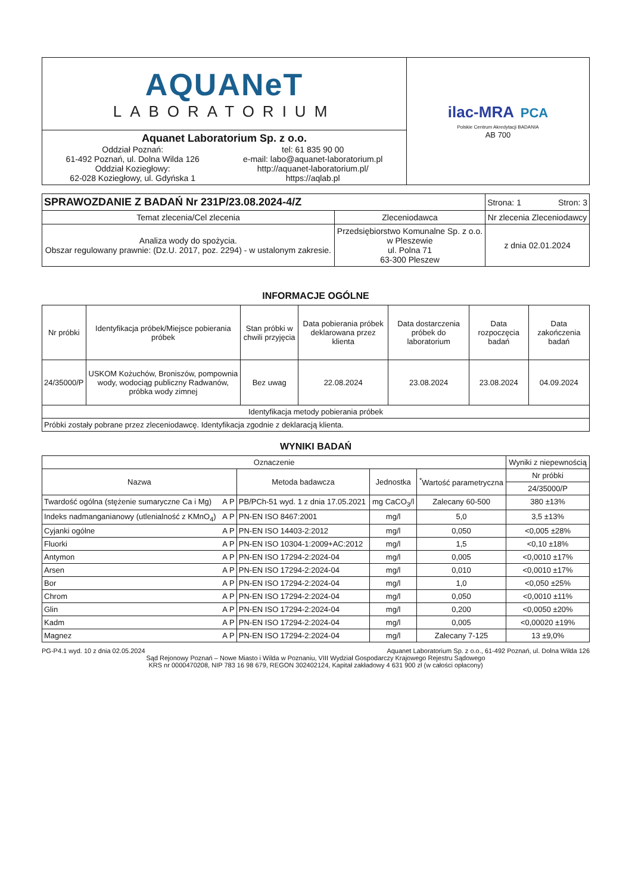| AQUANeT LABORATORIUM | ilac-MRA PCA Polskie Centrum Akredytacji BADANIA AB 700 |
| Aquanet Laboratorium Sp. z o.o. Oddział Poznań: 61-492 Poznań, ul. Dolna Wilda 126 Oddział Koziegłowy: 62-028 Koziegłowy, ul. Gdyńska 1 tel: 61 835 90 00 e-mail: labo@aquanet-laboratorium.pl http://aquanet-laboratorium.pl/ https://aqlab.pl | |
| SPRAWOZDANIE Z BADAŃ Nr 231P/23.08.2024-4/Z | | Strona: 1 Stron: 3 |
| Temat zlecenia/Cel zlecenia | Zleceniodawca | Nr zlecenia Zleceniodawcy |
| Analiza wody do spożycia. Obszar regulowany prawnie: (Dz.U. 2017, poz. 2294) - w ustalonym zakresie. | Przedsiębiorstwo Komunalne Sp. z o.o. w Pleszewie ul. Polna 71 63-300 Pleszew | z dnia 02.01.2024 |
INFORMACJE OGÓLNE
| Nr próbki | Identyfikacja próbek/Miejsce pobierania próbek | Stan próbki w chwili przyjęcia | Data pobierania próbek deklarowana przez klienta | Data dostarczenia próbek do laboratorium | Data rozpoczęcia badań | Data zakończenia badań |
| 24/35000/P | USKOM Kożuchów, Broniszów, pompownia wody, wodociąg publiczny Radwanów, próbka wody zimnej | Bez uwag | 22.08.2024 | 23.08.2024 | 23.08.2024 | 04.09.2024 |
| Identyfikacja metody pobierania próbek | | | | | | |
| Próbki zostały pobrane przez zleceniodawcę. Identyfikacja zgodnie z deklaracją klienta. | | | | | | |
WYNIKI BADAŃ
| Oznaczenie | | | | | Wyniki z niepewnością |
| Nazwa | | Metoda badawcza | Jednostka | <sup>*</sup> Wartość parametryczna | Nr próbki |
| | | | | | 24/35000/P |
| Twardość ogólna (stężenie sumaryczne Ca i Mg) | A P | PB/PCh-51 wyd. 1 z dnia 17.05.2021 | mg CaCO<sub>3</sub>/l | Zalecany 60-500 | 380 ±13% |
| Indeks nadmanganianowy (utlenialność z KMnO<sub>4</sub>) | A P | PN-EN ISO 8467:2001 | mg/l | 5,0 | 3,5 ±13% |
| Cyjanki ogólne | A P | PN-EN ISO 14403-2:2012 | mg/l | 0,050 | <0,005 ±28% |
| Fluorki | A P | PN-EN ISO 10304-1:2009+AC:2012 | mg/l | 1,5 | <0,10 ±18% |
| Antymon | A P | PN-EN ISO 17294-2:2024-04 | mg/l | 0,005 | <0,0010 ±17% |
| Arsen | A P | PN-EN ISO 17294-2:2024-04 | mg/l | 0,010 | <0,0010 ±17% |
| Bor | A P | PN-EN ISO 17294-2:2024-04 | mg/l | 1,0 | <0,050 ±25% |
| Chrom | A P | PN-EN ISO 17294-2:2024-04 | mg/l | 0,050 | <0,0010 ±11% |
| Glin | A P | PN-EN ISO 17294-2:2024-04 | mg/l | 0,200 | <0,0050 ±20% |
| Kadm | A P | PN-EN ISO 17294-2:2024-04 | mg/l | 0,005 | <0,00020 ±19% |
| Magnez | A P | PN-EN ISO 17294-2:2024-04 | mg/l | Zalecany 7-125 | 13 ±9,0% |
PG-P4.1 wyd. 10 z dnia 02.05.2024 Aquanet Laboratorium Sp. z o.o., 61-492 Poznań, ul. Dolna Wilda 126
Sąd Rejonowy Poznań – Nowe Miasto i Wilda w Poznaniu, VIII Wydział Gospodarczy Krajowego Rejestru Sądowego
KRS nr 0000470208, NIP 783 16 98 679, REGON 302402124, Kapitał zakładowy 4 631 900 zł (w całości opłacony)